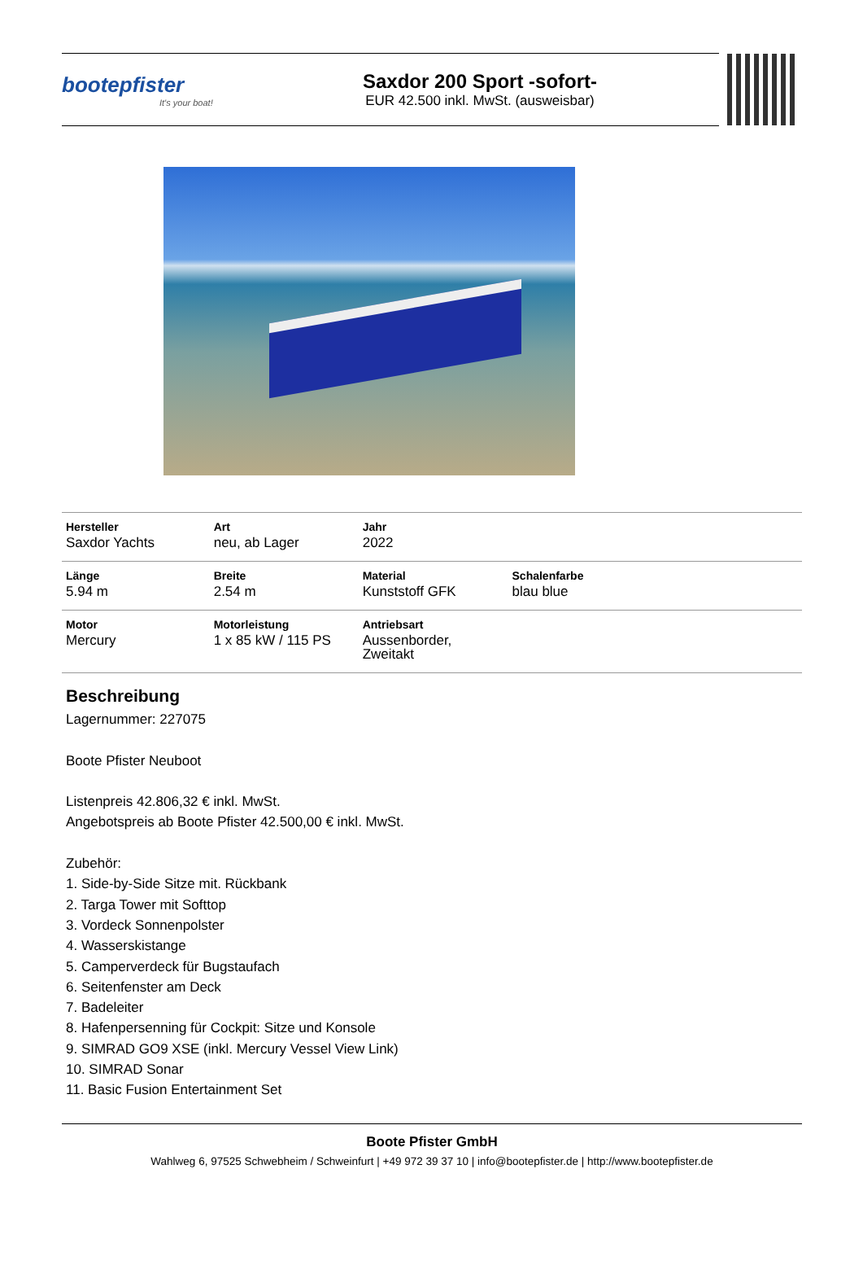bootepfister
It's your boat!
Saxdor 200 Sport -sofort-
EUR 42.500 inkl. MwSt. (ausweisbar)
| Hersteller Saxdor Yachts | Art neu, ab Lager | Jahr 2022 | | |
| Länge 5.94 m | Breite 2.54 m | Material Kunststoff GFK | Schalenfarbe blau blue | |
| Motor Mercury | Motorleistung 1 x 85 kW / 115 PS | Antriebsart Aussenborder, Zweitakt | | |
Beschreibung
Lagernummer: 227075
Boote Pfister Neuboot
Listenpreis 42.806,32 € inkl. MwSt.
Angebotspreis ab Boote Pfister 42.500,00 € inkl. MwSt.
Zubehör:
1. Side-by-Side Sitze mit. Rückbank
2. Targa Tower mit Softtop
3. Vordeck Sonnenpolster
4. Wasserskistange
5. Camperverdeck für Bugstaufach
6. Seitenfenster am Deck
7. Badeleiter
8. Hafenpersenning für Cockpit: Sitze und Konsole
9. SIMRAD GO9 XSE (inkl. Mercury Vessel View Link)
10. SIMRAD Sonar
11. Basic Fusion Entertainment Set
Boote Pfister GmbH
Wahlweg 6, 97525 Schwebheim / Schweinfurt | +49 972 39 37 10 | info@bootepfister.de | http://www.bootepfister.de